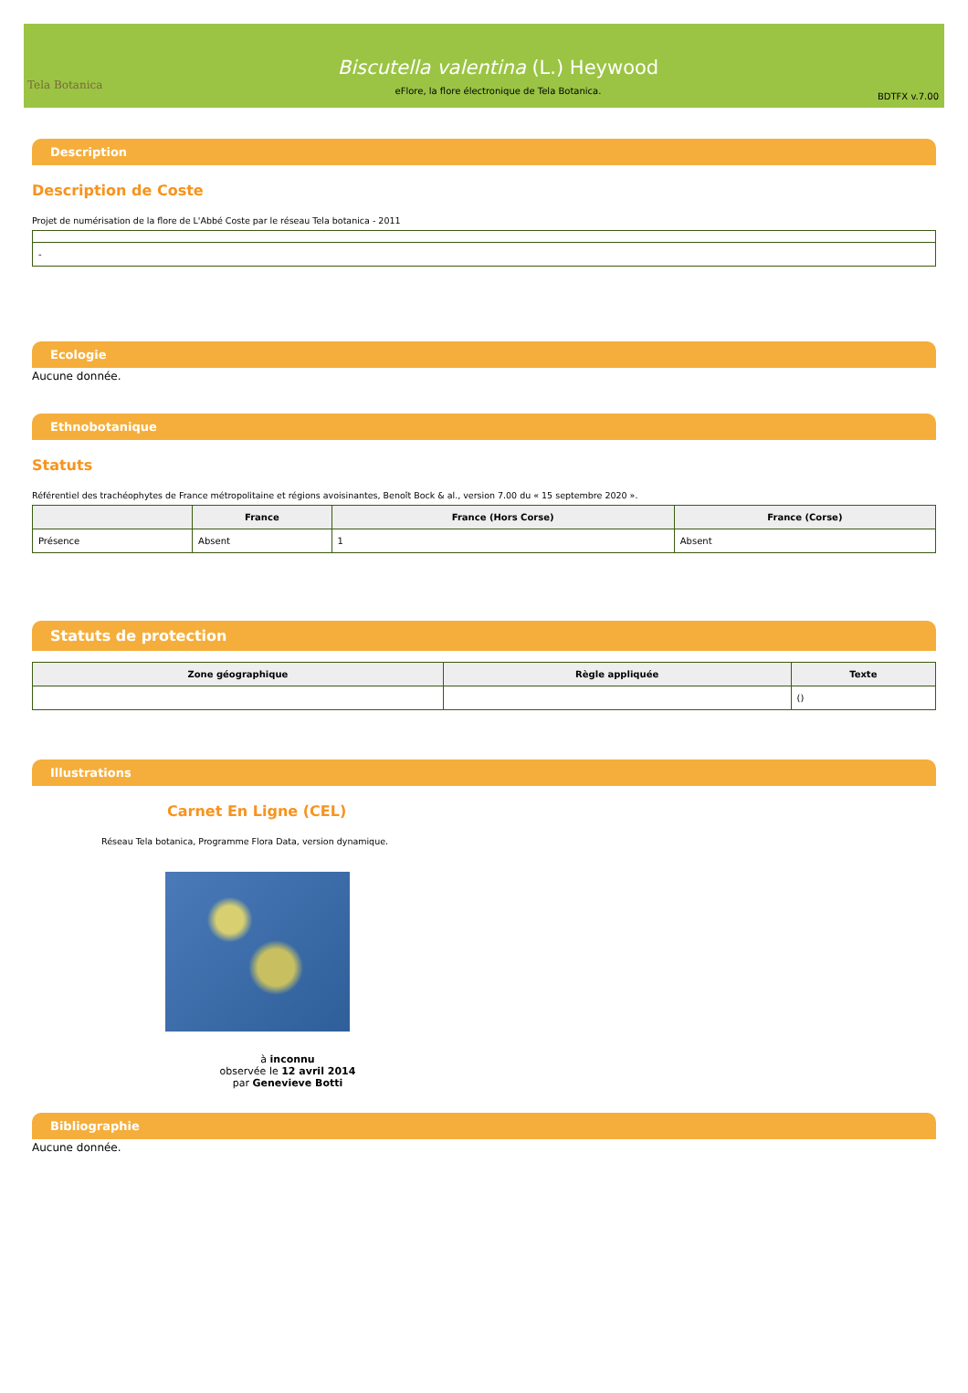Tela Botanica
Biscutella valentina (L.) Heywood
eFlore, la flore électronique de Tela Botanica.
BDTFX v.7.00
Description
Description de Coste
Projet de numérisation de la flore de L'Abbé Coste par le réseau Tela botanica - 2011
| - |
Ecologie
Aucune donnée.
Ethnobotanique
Statuts
Référentiel des trachéophytes de France métropolitaine et régions avoisinantes, Benoît Bock & al., version 7.00 du « 15 septembre 2020 ».
| | France | France (Hors Corse) | France (Corse) |
| --- | --- | --- | --- |
| Présence | Absent | 1 | Absent |
Statuts de protection
| Zone géographique | Règle appliquée | Texte |
| --- | --- | --- |
| | | () |
Illustrations
Carnet En Ligne (CEL)
Réseau Tela botanica, Programme Flora Data, version dynamique.
à inconnu
observée le 12 avril 2014
par Genevieve Botti
Bibliographie
Aucune donnée.